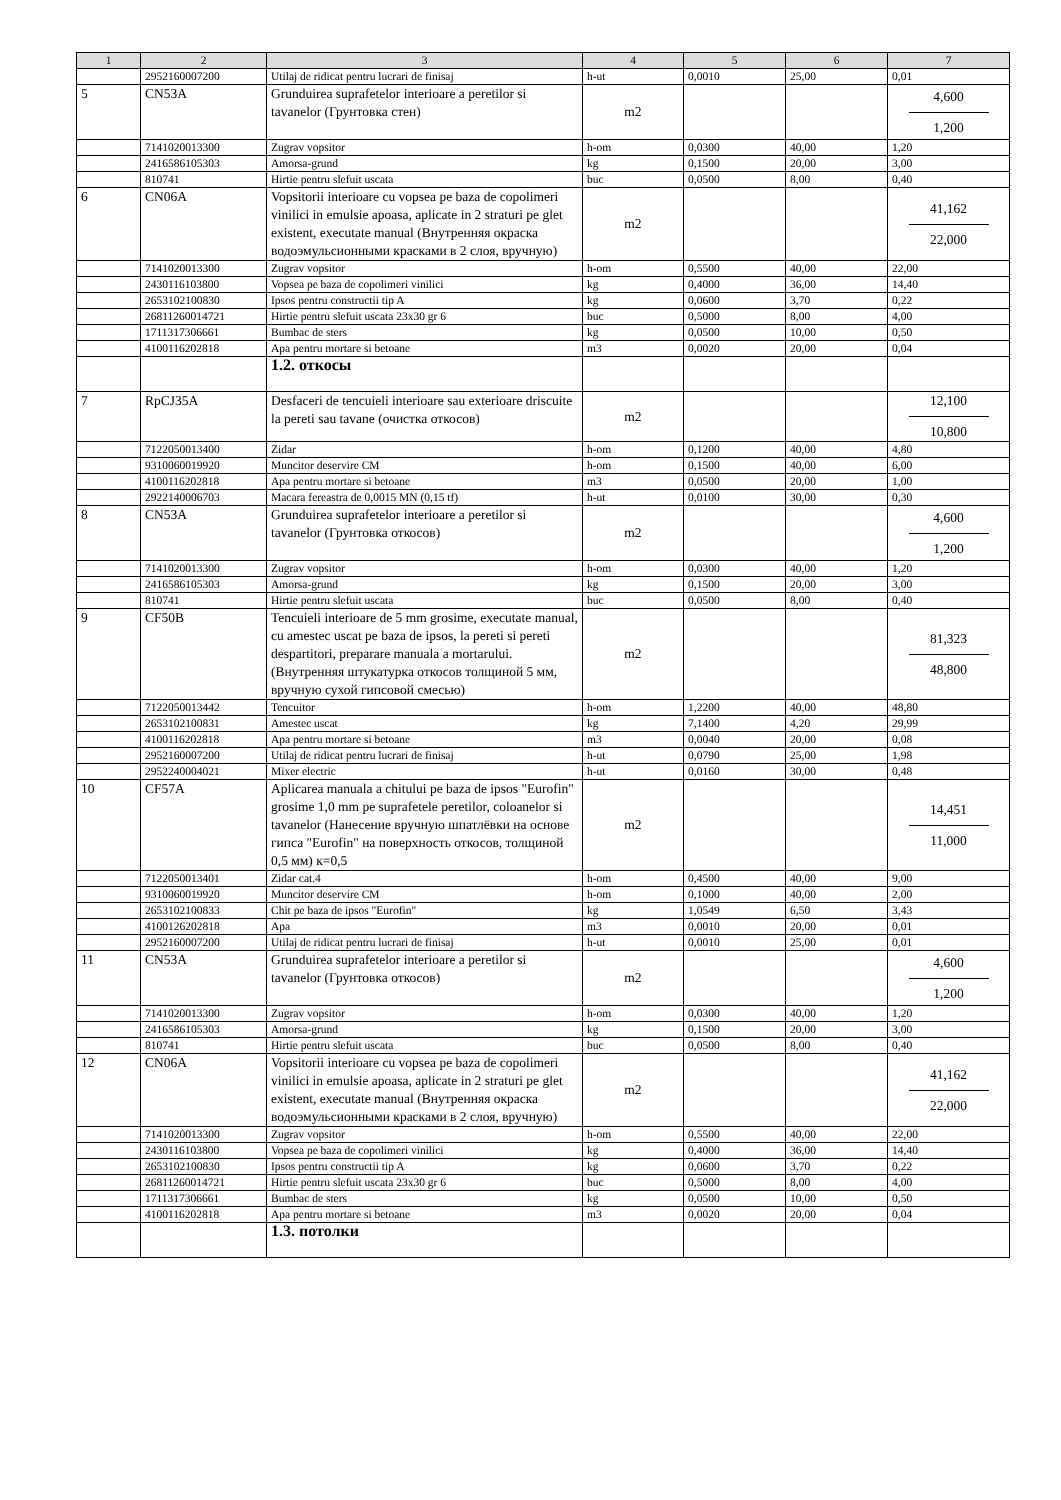| 1 | 2 | 3 | 4 | 5 | 6 | 7 |
| --- | --- | --- | --- | --- | --- | --- |
| | 2952160007200 | Utilaj de ridicat pentru lucrari de finisaj | h-ut | 0,0010 | 25,00 | 0,01 |
| 5 | CN53A | Grunduirea suprafetelor interioare a peretilor si tavanelor (Грунтовка стен) | m2 | | | 4,600 1,200 |
| | 7141020013300 | Zugrav vopsitor | h-om | 0,0300 | 40,00 | 1,20 |
| | 2416586105303 | Amorsa-grund | kg | 0,1500 | 20,00 | 3,00 |
| | 810741 | Hirtie pentru slefuit uscata | buc | 0,0500 | 8,00 | 0,40 |
| 6 | CN06A | Vopsitorii interioare cu vopsea pe baza de copolimeri vinilici in emulsie apoasa, aplicate in 2 straturi pe glet existent, executate manual (Внутренняя окраска водоэмульсионными красками в 2 слоя, вручную) | m2 | | | 41,162 22,000 |
| | 7141020013300 | Zugrav vopsitor | h-om | 0,5500 | 40,00 | 22,00 |
| | 2430116103800 | Vopsea pe baza de copolimeri vinilici | kg | 0,4000 | 36,00 | 14,40 |
| | 2653102100830 | Ipsos pentru constructii tip A | kg | 0,0600 | 3,70 | 0,22 |
| | 26811260014721 | Hirtie pentru slefuit uscata 23x30 gr 6 | buc | 0,5000 | 8,00 | 4,00 |
| | 1711317306661 | Bumbac de sters | kg | 0,0500 | 10,00 | 0,50 |
| | 4100116202818 | Apa pentru mortare si betoane | m3 | 0,0020 | 20,00 | 0,04 |
| | | 1.2. откосы | | | | |
| 7 | RpCJ35A | Desfaceri de tencuieli interioare sau exterioare driscuite la pereti sau tavane (очистка откосов) | m2 | | | 12,100 10,800 |
| | 7122050013400 | Zidar | h-om | 0,1200 | 40,00 | 4,80 |
| | 9310060019920 | Muncitor deservire CM | h-om | 0,1500 | 40,00 | 6,00 |
| | 4100116202818 | Apa pentru mortare si betoane | m3 | 0,0500 | 20,00 | 1,00 |
| | 2922140006703 | Macara fereastra de 0,0015 MN (0,15 tf) | h-ut | 0,0100 | 30,00 | 0,30 |
| 8 | CN53A | Grunduirea suprafetelor interioare a peretilor si tavanelor (Грунтовка откосов) | m2 | | | 4,600 1,200 |
| | 7141020013300 | Zugrav vopsitor | h-om | 0,0300 | 40,00 | 1,20 |
| | 2416586105303 | Amorsa-grund | kg | 0,1500 | 20,00 | 3,00 |
| | 810741 | Hirtie pentru slefuit uscata | buc | 0,0500 | 8,00 | 0,40 |
| 9 | CF50B | Tencuieli interioare de 5 mm grosime, executate manual, cu amestec uscat pe baza de ipsos, la pereti si pereti despartitori, preparare manuala a mortarului. (Внутренняя штукатурка откосов толщиной 5 мм, вручную сухой гипсовой смесью) | m2 | | | 81,323 48,800 |
| | 7122050013442 | Tencuitor | h-om | 1,2200 | 40,00 | 48,80 |
| | 2653102100831 | Amestec uscat | kg | 7,1400 | 4,20 | 29,99 |
| | 4100116202818 | Apa pentru mortare si betoane | m3 | 0,0040 | 20,00 | 0,08 |
| | 2952160007200 | Utilaj de ridicat pentru lucrari de finisaj | h-ut | 0,0790 | 25,00 | 1,98 |
| | 2952240004021 | Mixer electric | h-ut | 0,0160 | 30,00 | 0,48 |
| 10 | CF57A | Aplicarea manuala a chitului pe baza de ipsos "Eurofin" grosime 1,0 mm pe suprafetele peretilor, coloanelor si tavanelor (Нанесение вручную шпатлёвки на основе гипса "Eurofin" на поверхность откосов, толщиной 0,5 мм) к=0,5 | m2 | | | 14,451 11,000 |
| | 7122050013401 | Zidar cat.4 | h-om | 0,4500 | 40,00 | 9,00 |
| | 9310060019920 | Muncitor deservire CM | h-om | 0,1000 | 40,00 | 2,00 |
| | 2653102100833 | Chit pe baza de ipsos "Eurofin" | kg | 1,0549 | 6,50 | 3,43 |
| | 4100126202818 | Apa | m3 | 0,0010 | 20,00 | 0,01 |
| | 2952160007200 | Utilaj de ridicat pentru lucrari de finisaj | h-ut | 0,0010 | 25,00 | 0,01 |
| 11 | CN53A | Grunduirea suprafetelor interioare a peretilor si tavanelor (Грунтовка откосов) | m2 | | | 4,600 1,200 |
| | 7141020013300 | Zugrav vopsitor | h-om | 0,0300 | 40,00 | 1,20 |
| | 2416586105303 | Amorsa-grund | kg | 0,1500 | 20,00 | 3,00 |
| | 810741 | Hirtie pentru slefuit uscata | buc | 0,0500 | 8,00 | 0,40 |
| 12 | CN06A | Vopsitorii interioare cu vopsea pe baza de copolimeri vinilici in emulsie apoasa, aplicate in 2 straturi pe glet existent, executate manual (Внутренняя окраска водоэмульсионными красками в 2 слоя, вручную) | m2 | | | 41,162 22,000 |
| | 7141020013300 | Zugrav vopsitor | h-om | 0,5500 | 40,00 | 22,00 |
| | 2430116103800 | Vopsea pe baza de copolimeri vinilici | kg | 0,4000 | 36,00 | 14,40 |
| | 2653102100830 | Ipsos pentru constructii tip A | kg | 0,0600 | 3,70 | 0,22 |
| | 26811260014721 | Hirtie pentru slefuit uscata 23x30 gr 6 | buc | 0,5000 | 8,00 | 4,00 |
| | 1711317306661 | Bumbac de sters | kg | 0,0500 | 10,00 | 0,50 |
| | 4100116202818 | Apa pentru mortare si betoane | m3 | 0,0020 | 20,00 | 0,04 |
| | | 1.3. потолки | | | | |